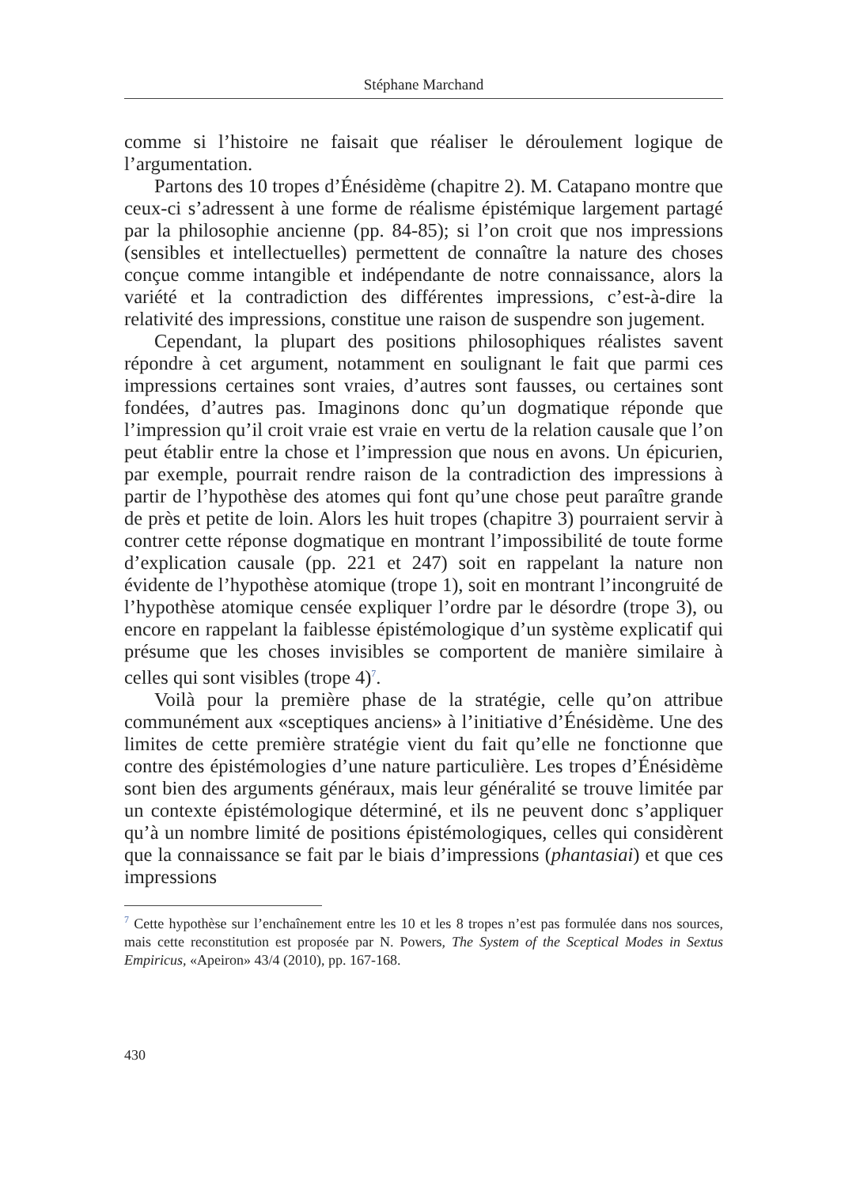Stéphane Marchand
comme si l’histoire ne faisait que réaliser le déroulement logique de l’argumentation.
Partons des 10 tropes d’Énésidème (chapitre 2). M. Catapano montre que ceux-ci s’adressent à une forme de réalisme épistémique largement partagé par la philosophie ancienne (pp. 84-85); si l’on croit que nos impressions (sensibles et intellectuelles) permettent de connaître la nature des choses conçue comme intangible et indépendante de notre connaissance, alors la variété et la contradiction des différentes impressions, c’est-à-dire la relativité des impressions, constitue une raison de suspendre son jugement.
Cependant, la plupart des positions philosophiques réalistes savent répondre à cet argument, notamment en soulignant le fait que parmi ces impressions certaines sont vraies, d’autres sont fausses, ou certaines sont fondées, d’autres pas. Imaginons donc qu’un dogmatique réponde que l’impression qu’il croit vraie est vraie en vertu de la relation causale que l’on peut établir entre la chose et l’impression que nous en avons. Un épicurien, par exemple, pourrait rendre raison de la contradiction des impressions à partir de l’hypothèse des atomes qui font qu’une chose peut paraître grande de près et petite de loin. Alors les huit tropes (chapitre 3) pourraient servir à contrer cette réponse dogmatique en montrant l’impossibilité de toute forme d’explication causale (pp. 221 et 247) soit en rappelant la nature non évidente de l’hypothèse atomique (trope 1), soit en montrant l’incongruité de l’hypothèse atomique censée expliquer l’ordre par le désordre (trope 3), ou encore en rappelant la faiblesse épistémologique d’un système explicatif qui présume que les choses invisibles se comportent de manière similaire à celles qui sont visibles (trope 4)<sup>7</sup>.
Voilà pour la première phase de la stratégie, celle qu’on attribue communément aux «sceptiques anciens» à l’initiative d’Énésidème. Une des limites de cette première stratégie vient du fait qu’elle ne fonctionne que contre des épistémologies d’une nature particulière. Les tropes d’Énésidème sont bien des arguments généraux, mais leur généralité se trouve limitée par un contexte épistémologique déterminé, et ils ne peuvent donc s’appliquer qu’à un nombre limité de positions épistémologiques, celles qui considèrent que la connaissance se fait par le biais d’impressions (phantasiai) et que ces impressions
<sup>7</sup> Cette hypothèse sur l’enchaînement entre les 10 et les 8 tropes n’est pas formulée dans nos sources, mais cette reconstitution est proposée par N. Powers, The System of the Sceptical Modes in Sextus Empiricus, «Apeiron» 43/4 (2010), pp. 167-168.
430